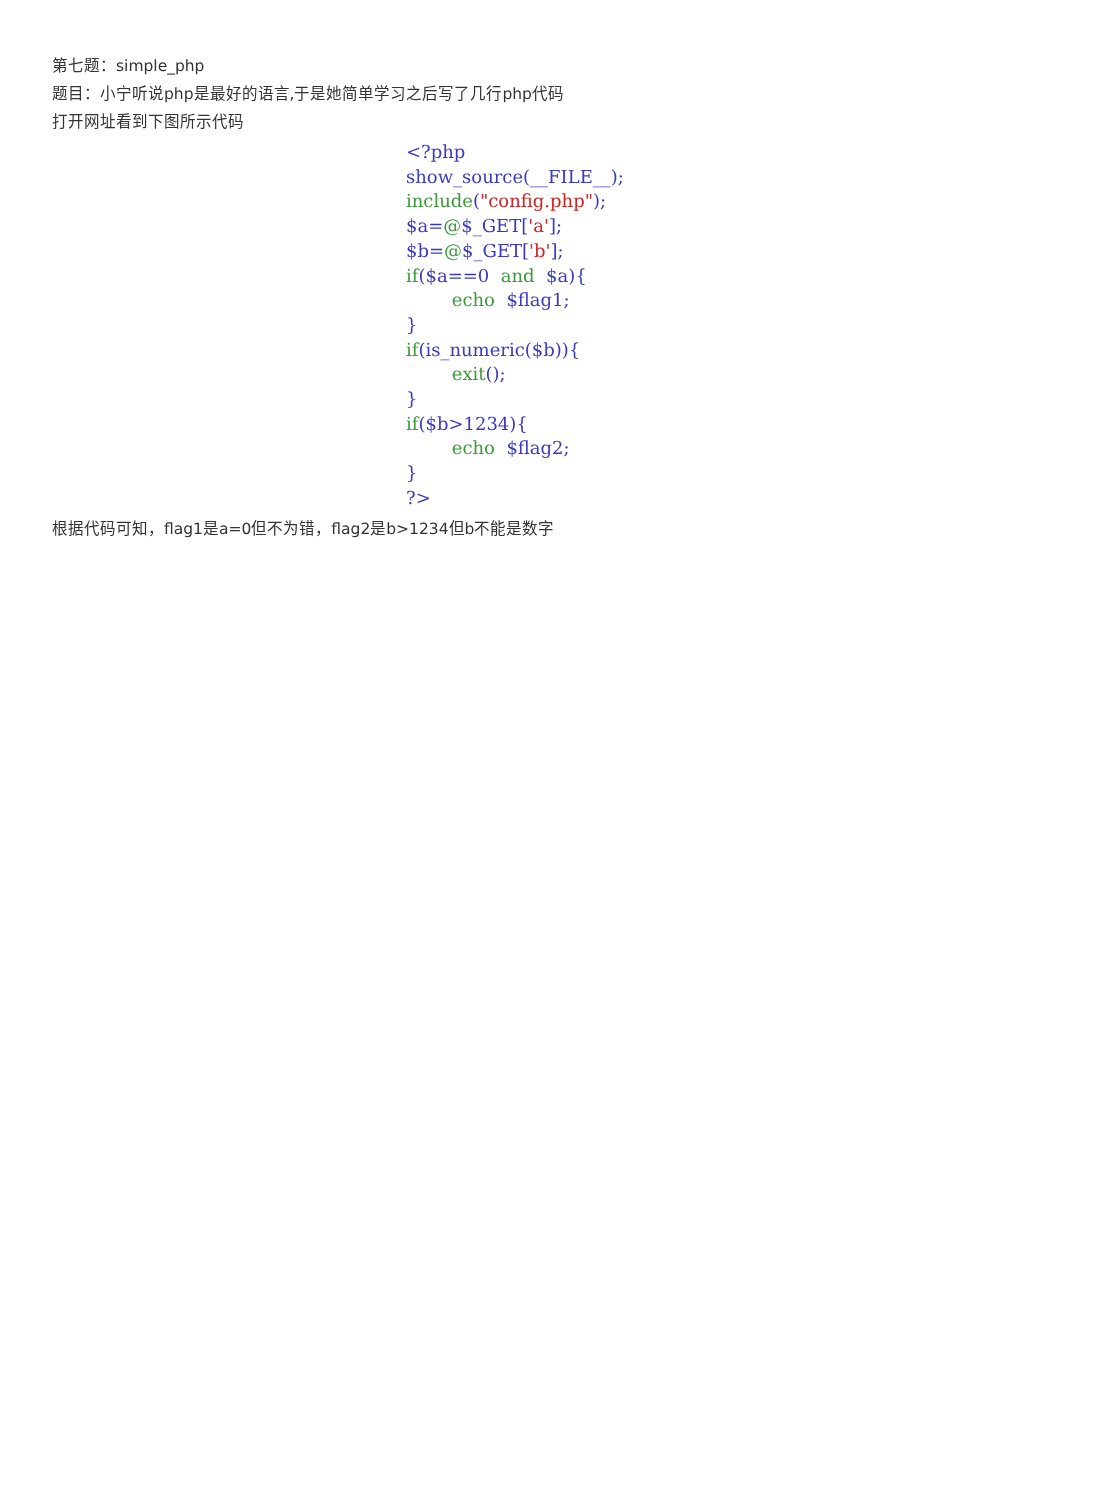第七题：simple_php
题目：小宁听说php是最好的语言,于是她简单学习之后写了几行php代码
打开网址看到下图所示代码
<?php
show_source(__FILE__);
include("config.php");
$a=@$_GET['a'];
$b=@$_GET['b'];
if($a==0  and  $a){
        echo  $flag1;
}
if(is_numeric($b)){
        exit();
}
if($b>1234){
        echo  $flag2;
}
?>
根据代码可知，flag1是a=0但不为错，flag2是b>1234但b不能是数字